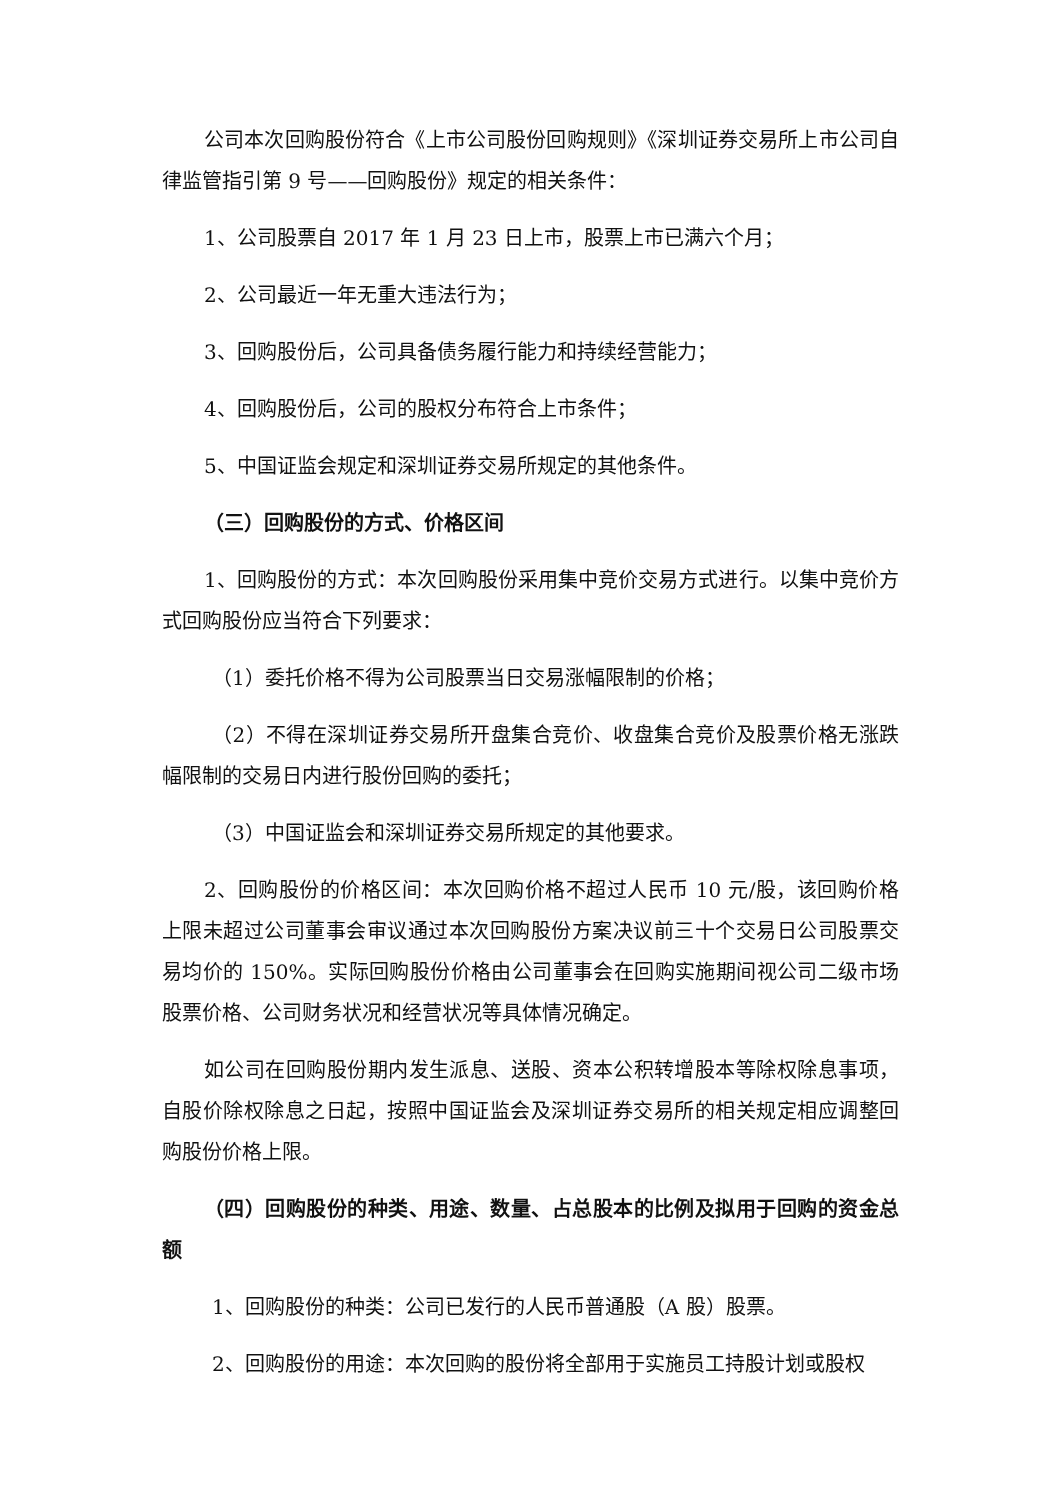公司本次回购股份符合《上市公司股份回购规则》《深圳证券交易所上市公司自律监管指引第 9 号——回购股份》规定的相关条件：
1、公司股票自 2017 年 1 月 23 日上市，股票上市已满六个月；
2、公司最近一年无重大违法行为；
3、回购股份后，公司具备债务履行能力和持续经营能力；
4、回购股份后，公司的股权分布符合上市条件；
5、中国证监会规定和深圳证券交易所规定的其他条件。
（三）回购股份的方式、价格区间
1、回购股份的方式：本次回购股份采用集中竞价交易方式进行。以集中竞价方式回购股份应当符合下列要求：
（1）委托价格不得为公司股票当日交易涨幅限制的价格；
（2）不得在深圳证券交易所开盘集合竞价、收盘集合竞价及股票价格无涨跌幅限制的交易日内进行股份回购的委托；
（3）中国证监会和深圳证券交易所规定的其他要求。
2、回购股份的价格区间：本次回购价格不超过人民币 10 元/股，该回购价格上限未超过公司董事会审议通过本次回购股份方案决议前三十个交易日公司股票交易均价的 150%。实际回购股份价格由公司董事会在回购实施期间视公司二级市场股票价格、公司财务状况和经营状况等具体情况确定。
如公司在回购股份期内发生派息、送股、资本公积转增股本等除权除息事项，自股价除权除息之日起，按照中国证监会及深圳证券交易所的相关规定相应调整回购股份价格上限。
（四）回购股份的种类、用途、数量、占总股本的比例及拟用于回购的资金总额
1、回购股份的种类：公司已发行的人民币普通股（A 股）股票。
2、回购股份的用途：本次回购的股份将全部用于实施员工持股计划或股权